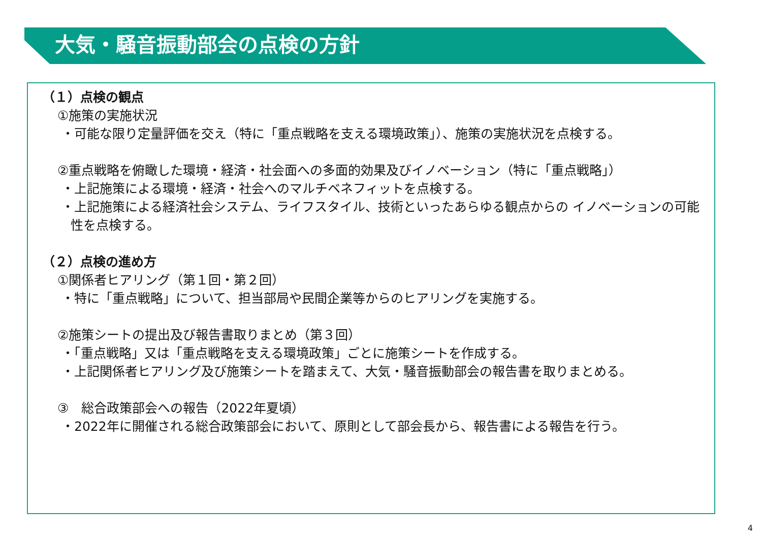大気・騒音振動部会の点検の方針
（１）点検の観点
①施策の実施状況
・可能な限り定量評価を交え（特に「重点戦略を支える環境政策」）、施策の実施状況を点検する。
②重点戦略を俯瞰した環境・経済・社会面への多面的効果及びイノベーション（特に「重点戦略」）
・上記施策による環境・経済・社会へのマルチベネフィットを点検する。
・上記施策による経済社会システム、ライフスタイル、技術といったあらゆる観点からの イノベーションの可能性を点検する。
（２）点検の進め方
①関係者ヒアリング（第１回・第２回）
・特に「重点戦略」について、担当部局や民間企業等からのヒアリングを実施する。
②施策シートの提出及び報告書取りまとめ（第３回）
・「重点戦略」又は「重点戦略を支える環境政策」ごとに施策シートを作成する。
・上記関係者ヒアリング及び施策シートを踏まえて、大気・騒音振動部会の報告書を取りまとめる。
③　総合政策部会への報告（2022年夏頃）
・2022年に開催される総合政策部会において、原則として部会長から、報告書による報告を行う。
4